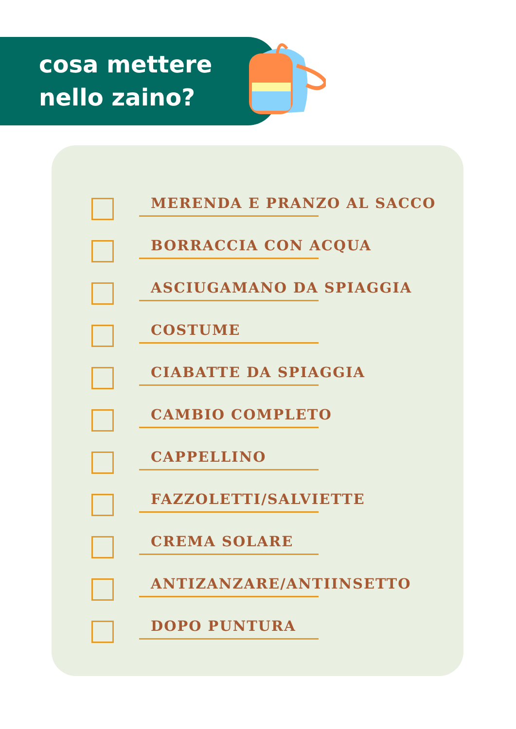cosa mettere
nello zaino?
MERENDA E PRANZO AL SACCO
BORRACCIA CON ACQUA
ASCIUGAMANO DA SPIAGGIA
COSTUME
CIABATTE DA SPIAGGIA
CAMBIO COMPLETO
CAPPELLINO
FAZZOLETTI/SALVIETTE
CREMA SOLARE
ANTIZANZARE/ANTIINSETTO
DOPO PUNTURA